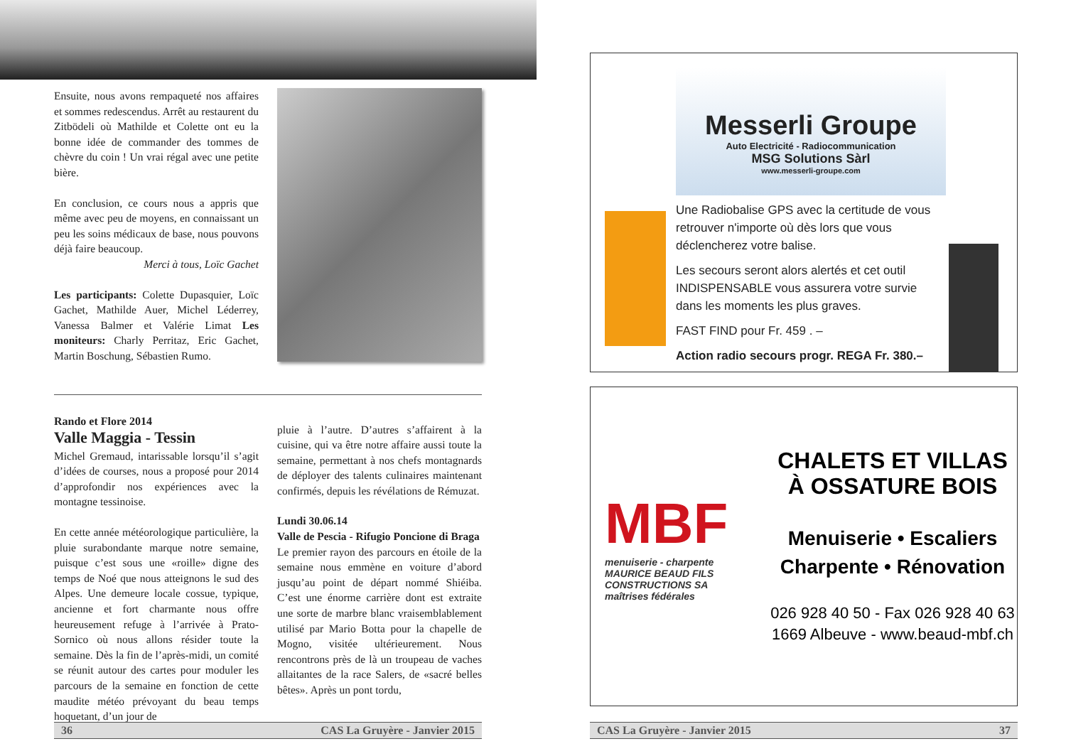Ensuite, nous avons rempaqueté nos affaires et sommes redescendus. Arrêt au restaurent du Zitbödeli où Mathilde et Colette ont eu la bonne idée de commander des tommes de chèvre du coin ! Un vrai régal avec une petite bière.
En conclusion, ce cours nous a appris que même avec peu de moyens, en connaissant un peu les soins médicaux de base, nous pouvons déjà faire beaucoup.
Merci à tous, Loïc Gachet
Les participants: Colette Dupasquier, Loïc Gachet, Mathilde Auer, Michel Léderrey, Vanessa Balmer et Valérie Limat Les moniteurs: Charly Perritaz, Eric Gachet, Martin Boschung, Sébastien Rumo.
Rando et Flore 2014
Valle Maggia - Tessin
Michel Gremaud, intarissable lorsqu’il s’agit d’idées de courses, nous a proposé pour 2014 d’approfondir nos expériences avec la montagne tessinoise.
En cette année météorologique particulière, la pluie surabondante marque notre semaine, puisque c’est sous une «roille» digne des temps de Noé que nous atteignons le sud des Alpes. Une demeure locale cossue, typique, ancienne et fort charmante nous offre heureusement refuge à l’arrivée à Prato-Sornico où nous allons résider toute la semaine. Dès la fin de l’après-midi, un comité se réunit autour des cartes pour moduler les parcours de la semaine en fonction de cette maudite météo prévoyant du beau temps hoquetant, d’un jour de
pluie à l’autre. D’autres s’affairent à la cuisine, qui va être notre affaire aussi toute la semaine, permettant à nos chefs montagnards de déployer des talents culinaires maintenant confirmés, depuis les révélations de Rémuzat.
Lundi 30.06.14
Valle de Pescia - Rifugio Poncione di Braga
Le premier rayon des parcours en étoile de la semaine nous emmène en voiture d’abord jusqu’au point de départ nommé Shiéiba. C’est une énorme carrière dont est extraite une sorte de marbre blanc vraisemblablement utilisé par Mario Botta pour la chapelle de Mogno, visitée ultérieurement. Nous rencontrons près de là un troupeau de vaches allaitantes de la race Salers, de «sacré belles bêtes». Après un pont tordu,
36 CAS La Gruyère - Janvier 2015
Messerli Groupe
Auto Electricité - Radiocommunication
MSG Solutions Sàrl
www.messerli-groupe.com
Une Radiobalise GPS avec la certitude de vous retrouver n'importe où dès lors que vous déclencherez votre balise.
Les secours seront alors alertés et cet outil INDISPENSABLE vous assurera votre survie dans les moments les plus graves.
FAST FIND pour Fr. 459 . –
Action radio secours progr. REGA Fr. 380.–
MBF
menuiserie - charpente
MAURICE BEAUD FILS
CONSTRUCTIONS SA
maîtrises fédérales
CHALETS ET VILLAS
À OSSATURE BOIS
Menuiserie • Escaliers
Charpente • Rénovation
026 928 40 50 - Fax 026 928 40 63
1669 Albeuve - www.beaud-mbf.ch
CAS La Gruyère - Janvier 2015 37